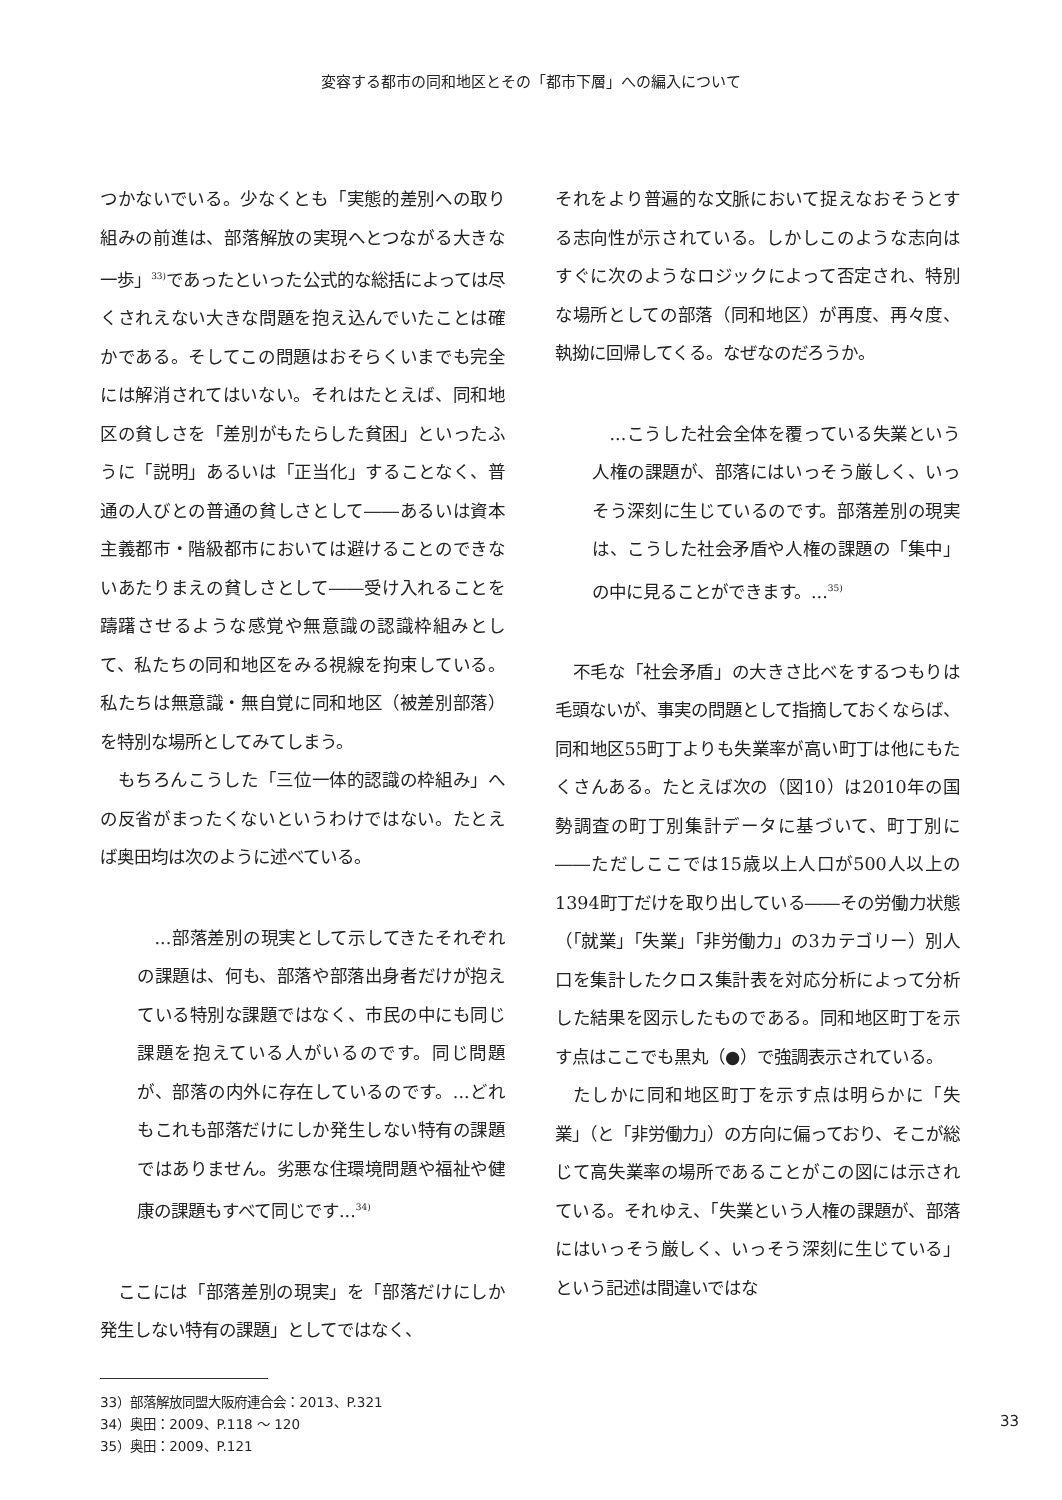変容する都市の同和地区とその「都市下層」への編入について
つかないでいる。少なくとも「実態的差別への取り組みの前進は、部落解放の実現へとつながる大きな一歩」<sup>33)</sup>であったといった公式的な総括によっては尽くされえない大きな問題を抱え込んでいたことは確かである。そしてこの問題はおそらくいまでも完全には解消されてはいない。それはたとえば、同和地区の貧しさを「差別がもたらした貧困」といったふうに「説明」あるいは「正当化」することなく、普通の人びとの普通の貧しさとして――あるいは資本主義都市・階級都市においては避けることのできないあたりまえの貧しさとして――受け入れることを躊躇させるような感覚や無意識の認識枠組みとして、私たちの同和地区をみる視線を拘束している。私たちは無意識・無自覚に同和地区（被差別部落）を特別な場所としてみてしまう。
もちろんこうした「三位一体的認識の枠組み」への反省がまったくないというわけではない。たとえば奥田均は次のように述べている。
...部落差別の現実として示してきたそれぞれの課題は、何も、部落や部落出身者だけが抱えている特別な課題ではなく、市民の中にも同じ課題を抱えている人がいるのです。同じ問題が、部落の内外に存在しているのです。...どれもこれも部落だけにしか発生しない特有の課題ではありません。劣悪な住環境問題や福祉や健康の課題もすべて同じです...<sup>34)</sup>
ここには「部落差別の現実」を「部落だけにしか発生しない特有の課題」としてではなく、
それをより普遍的な文脈において捉えなおそうとする志向性が示されている。しかしこのような志向はすぐに次のようなロジックによって否定され、特別な場所としての部落（同和地区）が再度、再々度、執拗に回帰してくる。なぜなのだろうか。
...こうした社会全体を覆っている失業という人権の課題が、部落にはいっそう厳しく、いっそう深刻に生じているのです。部落差別の現実は、こうした社会矛盾や人権の課題の「集中」の中に見ることができます。...<sup>35)</sup>
不毛な「社会矛盾」の大きさ比べをするつもりは毛頭ないが、事実の問題として指摘しておくならば、同和地区55町丁よりも失業率が高い町丁は他にもたくさんある。たとえば次の（図10）は2010年の国勢調査の町丁別集計データに基づいて、町丁別に――ただしここでは15歳以上人口が500人以上の1394町丁だけを取り出している――その労働力状態（「就業」「失業」「非労働力」の3カテゴリー）別人口を集計したクロス集計表を対応分析によって分析した結果を図示したものである。同和地区町丁を示す点はここでも黒丸（●）で強調表示されている。
たしかに同和地区町丁を示す点は明らかに「失業」（と「非労働力」）の方向に偏っており、そこが総じて高失業率の場所であることがこの図には示されている。それゆえ、「失業という人権の課題が、部落にはいっそう厳しく、いっそう深刻に生じている」という記述は間違いではな
33）部落解放同盟大阪府連合会：2013、P.321
34）奥田：2009、P.118 ～ 120
35）奥田：2009、P.121
33